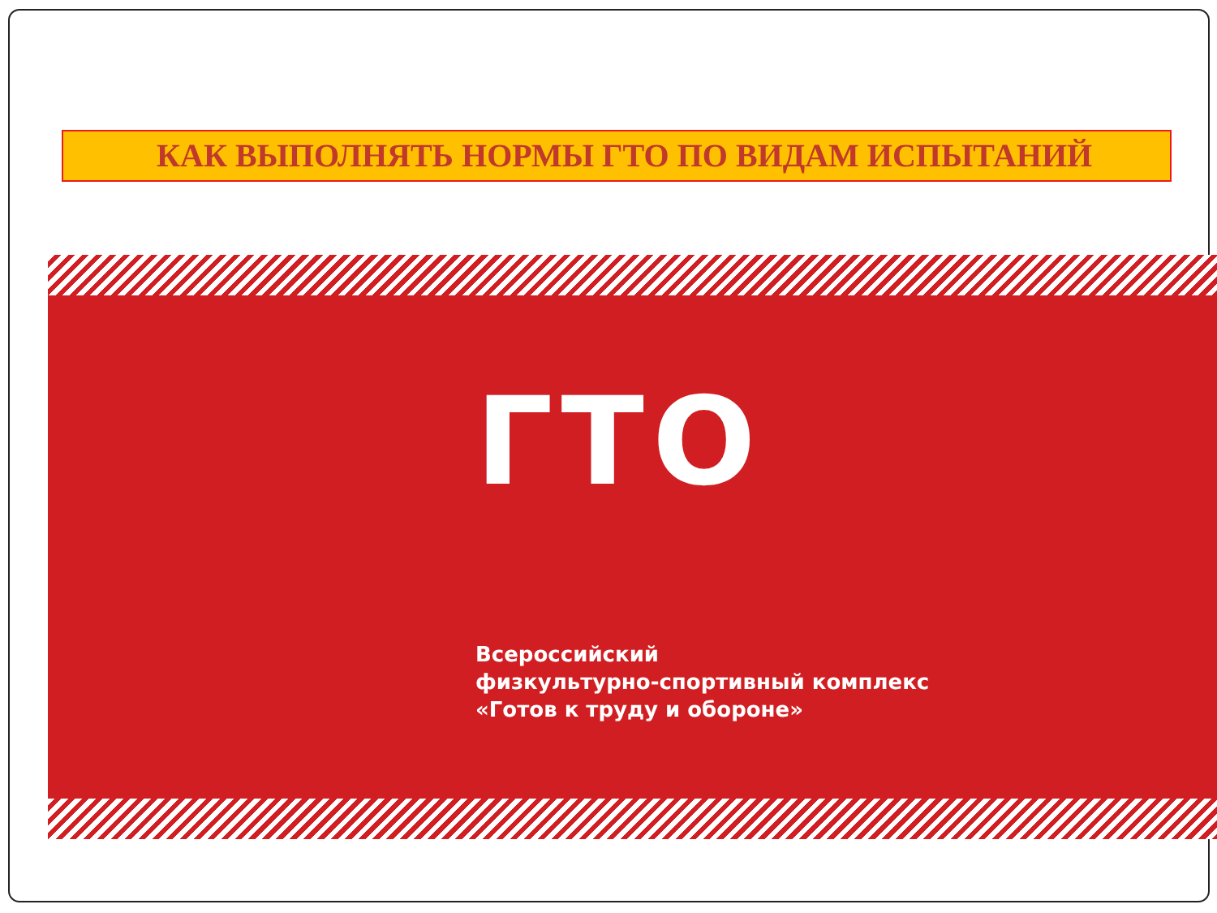КАК ВЫПОЛНЯТЬ НОРМЫ ГТО ПО ВИДАМ ИСПЫТАНИЙ
ГТО
Всероссийский
физкультурно-спортивный комплекс
«Готов к труду и обороне»